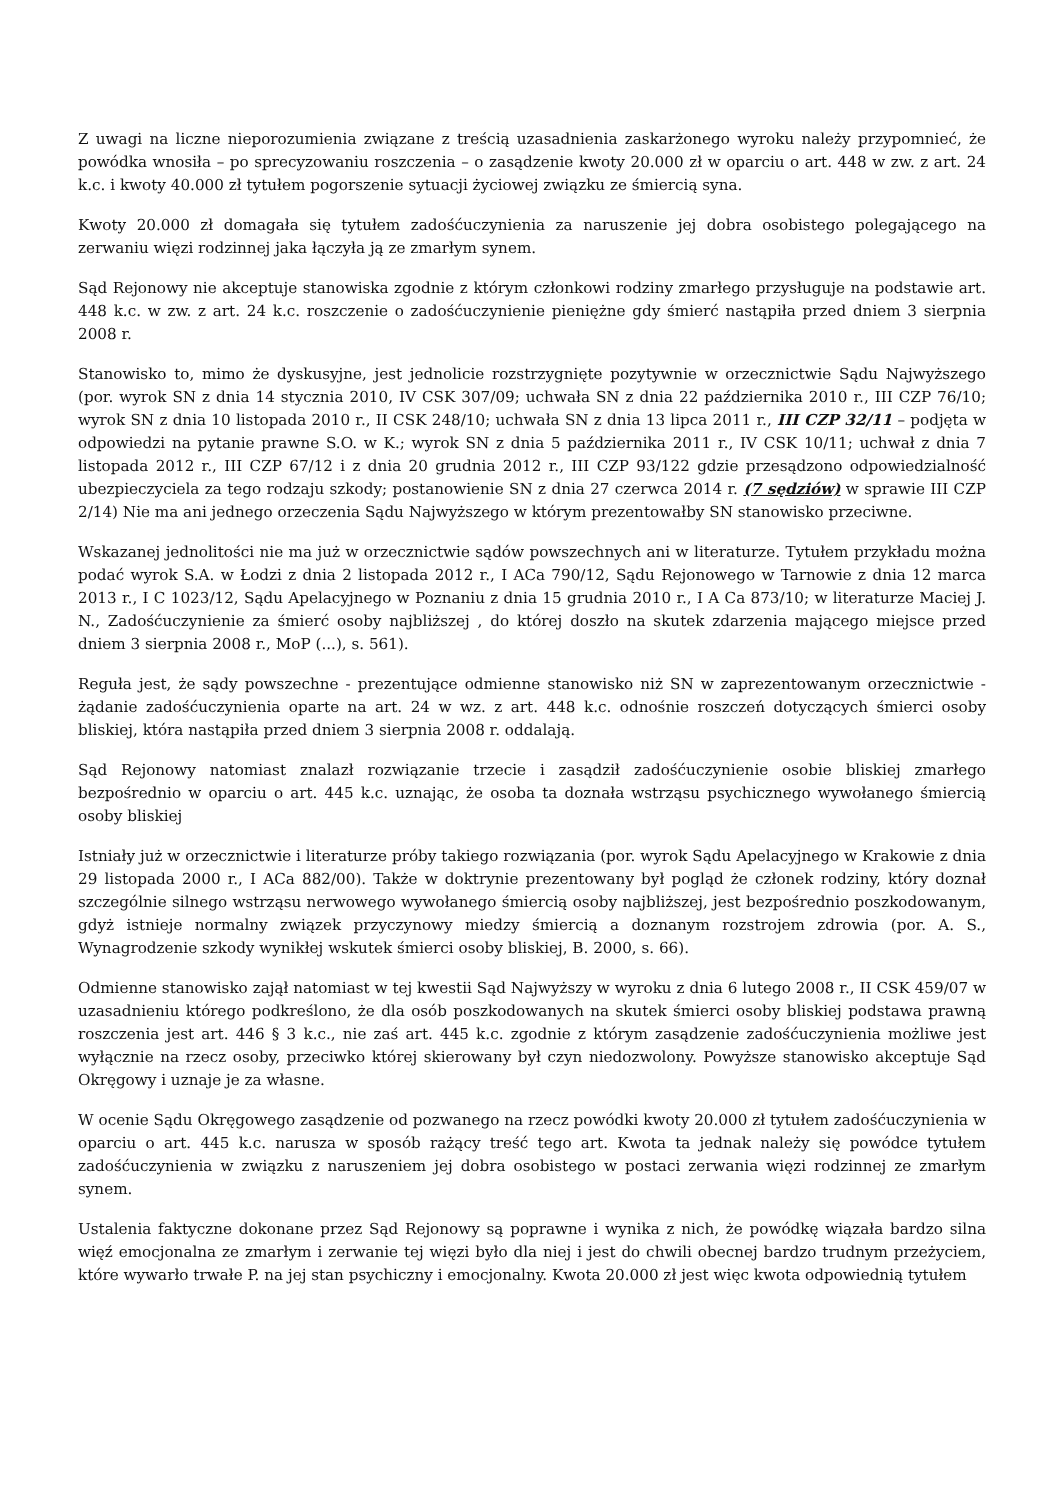Z uwagi na liczne nieporozumienia związane z treścią uzasadnienia zaskarżonego wyroku należy przypomnieć, że powódka wnosiła – po sprecyzowaniu roszczenia – o zasądzenie kwoty 20.000 zł w oparciu o art. 448 w zw. z art. 24 k.c. i kwoty 40.000 zł tytułem pogorszenie sytuacji życiowej związku ze śmiercią syna.
Kwoty 20.000 zł domagała się tytułem zadośćuczynienia za naruszenie jej dobra osobistego polegającego na zerwaniu więzi rodzinnej jaka łączyła ją ze zmarłym synem.
Sąd Rejonowy nie akceptuje stanowiska zgodnie z którym członkowi rodziny zmarłego przysługuje na podstawie art. 448 k.c. w zw. z art. 24 k.c. roszczenie o zadośćuczynienie pieniężne gdy śmierć nastąpiła przed dniem 3 sierpnia 2008 r.
Stanowisko to, mimo że dyskusyjne, jest jednolicie rozstrzygnięte pozytywnie w orzecznictwie Sądu Najwyższego (por. wyrok SN z dnia 14 stycznia 2010, IV CSK 307/09; uchwała SN z dnia 22 października 2010 r., III CZP 76/10; wyrok SN z dnia 10 listopada 2010 r., II CSK 248/10; uchwała SN z dnia 13 lipca 2011 r., III CZP 32/11 – podjęta w odpowiedzi na pytanie prawne S.O. w K.; wyrok SN z dnia 5 października 2011 r., IV CSK 10/11; uchwał z dnia 7 listopada 2012 r., III CZP 67/12 i z dnia 20 grudnia 2012 r., III CZP 93/122 gdzie przesądzono odpowiedzialność ubezpieczyciela za tego rodzaju szkody; postanowienie SN z dnia 27 czerwca 2014 r. (7 sędziów) w sprawie III CZP 2/14) Nie ma ani jednego orzeczenia Sądu Najwyższego w którym prezentowałby SN stanowisko przeciwne.
Wskazanej jednolitości nie ma już w orzecznictwie sądów powszechnych ani w literaturze. Tytułem przykładu można podać wyrok S.A. w Łodzi z dnia 2 listopada 2012 r., I ACa 790/12, Sądu Rejonowego w Tarnowie z dnia 12 marca 2013 r., I C 1023/12, Sądu Apelacyjnego w Poznaniu z dnia 15 grudnia 2010 r., I A Ca 873/10; w literaturze Maciej J. N., Zadośćuczynienie za śmierć osoby najbliższej , do której doszło na skutek zdarzenia mającego miejsce przed dniem 3 sierpnia 2008 r., MoP (...), s. 561).
Reguła jest, że sądy powszechne - prezentujące odmienne stanowisko niż SN w zaprezentowanym orzecznictwie - żądanie zadośćuczynienia oparte na art. 24 w wz. z art. 448 k.c. odnośnie roszczeń dotyczących śmierci osoby bliskiej, która nastąpiła przed dniem 3 sierpnia 2008 r. oddalają.
Sąd Rejonowy natomiast znalazł rozwiązanie trzecie i zasądził zadośćuczynienie osobie bliskiej zmarłego bezpośrednio w oparciu o art. 445 k.c. uznając, że osoba ta doznała wstrząsu psychicznego wywołanego śmiercią osoby bliskiej
Istniały już w orzecznictwie i literaturze próby takiego rozwiązania (por. wyrok Sądu Apelacyjnego w Krakowie z dnia 29 listopada 2000 r., I ACa 882/00). Także w doktrynie prezentowany był pogląd że członek rodziny, który doznał szczególnie silnego wstrząsu nerwowego wywołanego śmiercią osoby najbliższej, jest bezpośrednio poszkodowanym, gdyż istnieje normalny związek przyczynowy miedzy śmiercią a doznanym rozstrojem zdrowia (por. A. S., Wynagrodzenie szkody wynikłej wskutek śmierci osoby bliskiej, B. 2000, s. 66).
Odmienne stanowisko zajął natomiast w tej kwestii Sąd Najwyższy w wyroku z dnia 6 lutego 2008 r., II CSK 459/07 w uzasadnieniu którego podkreślono, że dla osób poszkodowanych na skutek śmierci osoby bliskiej podstawa prawną roszczenia jest art. 446 § 3 k.c., nie zaś art. 445 k.c. zgodnie z którym zasądzenie zadośćuczynienia możliwe jest wyłącznie na rzecz osoby, przeciwko której skierowany był czyn niedozwolony. Powyższe stanowisko akceptuje Sąd Okręgowy i uznaje je za własne.
W ocenie Sądu Okręgowego zasądzenie od pozwanego na rzecz powódki kwoty 20.000 zł tytułem zadośćuczynienia w oparciu o art. 445 k.c. narusza w sposób rażący treść tego art. Kwota ta jednak należy się powódce tytułem zadośćuczynienia w związku z naruszeniem jej dobra osobistego w postaci zerwania więzi rodzinnej ze zmarłym synem.
Ustalenia faktyczne dokonane przez Sąd Rejonowy są poprawne i wynika z nich, że powódkę wiązała bardzo silna więź emocjonalna ze zmarłym i zerwanie tej więzi było dla niej i jest do chwili obecnej bardzo trudnym przeżyciem, które wywarło trwałe P. na jej stan psychiczny i emocjonalny. Kwota 20.000 zł jest więc kwota odpowiednią tytułem